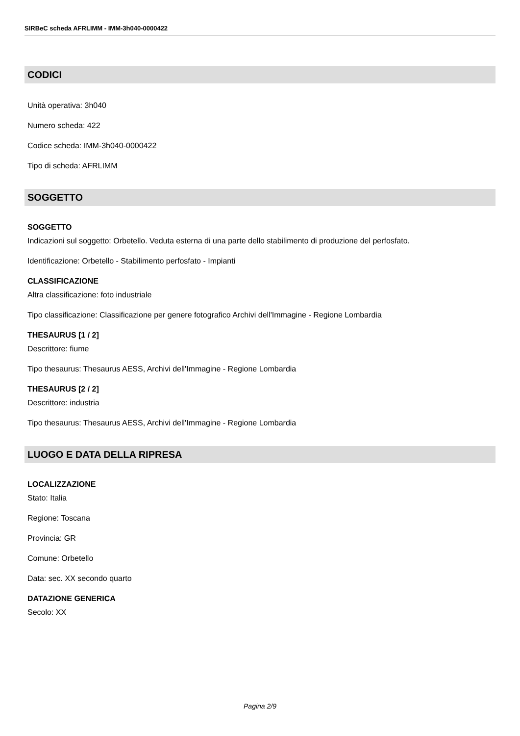SIRBeC scheda AFRLIMM - IMM-3h040-0000422
CODICI
Unità operativa: 3h040
Numero scheda: 422
Codice scheda: IMM-3h040-0000422
Tipo di scheda: AFRLIMM
SOGGETTO
SOGGETTO
Indicazioni sul soggetto: Orbetello. Veduta esterna di una parte dello stabilimento di produzione del perfosfato.
Identificazione: Orbetello - Stabilimento perfosfato - Impianti
CLASSIFICAZIONE
Altra classificazione: foto industriale
Tipo classificazione: Classificazione per genere fotografico Archivi dell'Immagine - Regione Lombardia
THESAURUS [1 / 2]
Descrittore: fiume
Tipo thesaurus: Thesaurus AESS, Archivi dell'Immagine - Regione Lombardia
THESAURUS [2 / 2]
Descrittore: industria
Tipo thesaurus: Thesaurus AESS, Archivi dell'Immagine - Regione Lombardia
LUOGO E DATA DELLA RIPRESA
LOCALIZZAZIONE
Stato: Italia
Regione: Toscana
Provincia: GR
Comune: Orbetello
Data: sec. XX secondo quarto
DATAZIONE GENERICA
Secolo: XX
Pagina 2/9